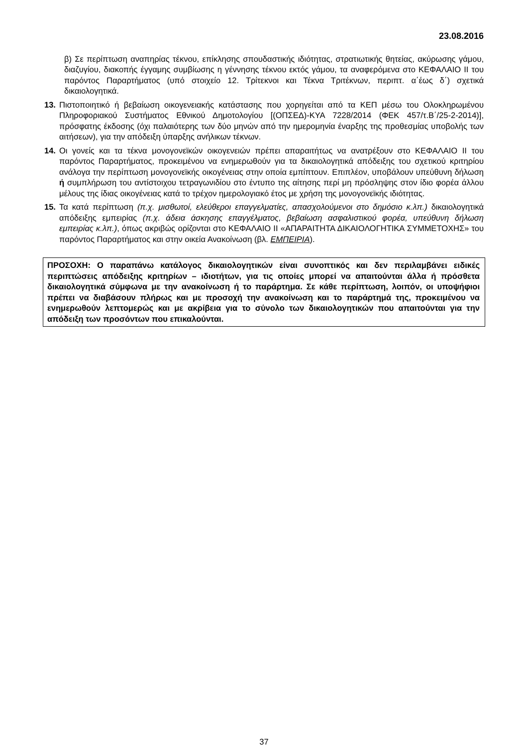23.08.2016
β) Σε περίπτωση αναπηρίας τέκνου, επίκλησης σπουδαστικής ιδιότητας, στρατιωτικής θητείας, ακύρωσης γάμου, διαζυγίου, διακοπής έγγαμης συμβίωσης η γέννησης τέκνου εκτός γάμου, τα αναφερόμενα στο ΚΕΦΑΛΑΙΟ ΙΙ του παρόντος Παραρτήματος (υπό στοιχείο 12. Τρίτεκνοι και Τέκνα Τριτέκνων, περιπτ. α΄έως δ΄) σχετικά δικαιολογητικά.
13. Πιστοποιητικό ή βεβαίωση οικογενειακής κατάστασης που χορηγείται από τα ΚΕΠ μέσω του Ολοκληρωμένου Πληροφοριακού Συστήματος Εθνικού Δημοτολογίου [(ΟΠΣΕΔ)-ΚΥΑ 7228/2014 (ΦΕΚ 457/τ.Β΄/25-2-2014)], πρόσφατης έκδοσης (όχι παλαιότερης των δύο μηνών από την ημερομηνία έναρξης της προθεσμίας υποβολής των αιτήσεων), για την απόδειξη ύπαρξης ανήλικων τέκνων.
14. Οι γονείς και τα τέκνα μονογονεϊκών οικογενειών πρέπει απαραιτήτως να ανατρέξουν στο ΚΕΦΑΛΑΙΟ ΙΙ του παρόντος Παραρτήματος, προκειμένου να ενημερωθούν για τα δικαιολογητικά απόδειξης του σχετικού κριτηρίου ανάλογα την περίπτωση μονογονεϊκής οικογένειας στην οποία εμπίπτουν. Επιπλέον, υποβάλουν υπεύθυνη δήλωση ή συμπλήρωση του αντίστοιχου τετραγωνιδίου στο έντυπο της αίτησης περί μη πρόσληψης στον ίδιο φορέα άλλου μέλους της ίδιας οικογένειας κατά το τρέχον ημερολογιακό έτος με χρήση της μονογονεϊκής ιδιότητας.
15. Τα κατά περίπτωση (π.χ. μισθωτοί, ελεύθεροι επαγγελματίες, απασχολούμενοι στο δημόσιο κ.λπ.) δικαιολογητικά απόδειξης εμπειρίας (π.χ. άδεια άσκησης επαγγέλματος, βεβαίωση ασφαλιστικού φορέα, υπεύθυνη δήλωση εμπειρίας κ.λπ.), όπως ακριβώς ορίζονται στο ΚΕΦΑΛΑΙΟ ΙΙ «ΑΠΑΡΑΙΤΗΤΑ ΔΙΚΑΙΟΛΟΓΗΤΙΚΑ ΣΥΜΜΕΤΟΧΗΣ» του παρόντος Παραρτήματος και στην οικεία Ανακοίνωση (βλ. ΕΜΠΕΙΡΙΑ).
ΠΡΟΣΟΧΗ: Ο παραπάνω κατάλογος δικαιολογητικών είναι συνοπτικός και δεν περιλαμβάνει ειδικές περιπτώσεις απόδειξης κριτηρίων – ιδιοτήτων, για τις οποίες μπορεί να απαιτούνται άλλα ή πρόσθετα δικαιολογητικά σύμφωνα με την ανακοίνωση ή το παράρτημα. Σε κάθε περίπτωση, λοιπόν, οι υποψήφιοι πρέπει να διαβάσουν πλήρως και με προσοχή την ανακοίνωση και το παράρτημά της, προκειμένου να ενημερωθούν λεπτομερώς και με ακρίβεια για το σύνολο των δικαιολογητικών που απαιτούνται για την απόδειξη των προσόντων που επικαλούνται.
37